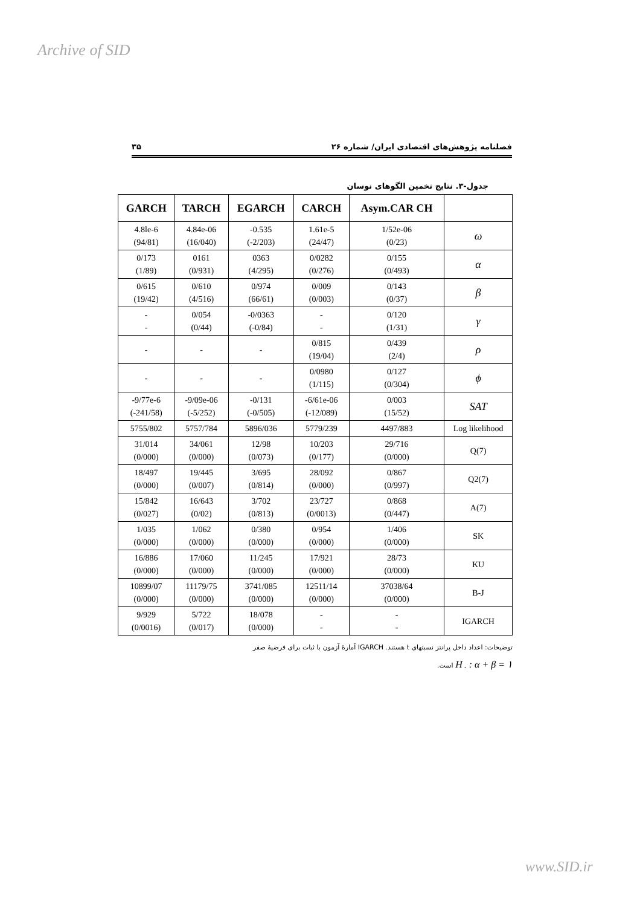Archive of SID
۳۵ فصلنامه پژوهش‌های اقتصادی ایران/ شماره ۲۶
جدول-۳. نتایج تخمین الگوهای نوسان
| GARCH | TARCH | EGARCH | CARCH | Asym.CAR CH | |
| --- | --- | --- | --- | --- | --- |
| 4.8le-6 (94/81) | 4.84e-06 (16/040) | -0.535 (-2/203) | 1.61e-5 (24/47) | 1/52e-06 (0/23) | ω |
| 0/173 (1/89) | 0161 (0/931) | 0363 (4/295) | 0/0282 (0/276) | 0/155 (0/493) | α |
| 0/615 (19/42) | 0/610 (4/516) | 0/974 (66/61) | 0/009 (0/003) | 0/143 (0/37) | β |
| - - | 0/054 (0/44) | -0/0363 (-0/84) | - - | 0/120 (1/31) | γ |
| - | - | - | 0/815 (19/04) | 0/439 (2/4) | ρ |
| - | - | - | 0/0980 (1/115) | 0/127 (0/304) | ϕ |
| -9/77e-6 (-241/58) | -9/09e-06 (-5/252) | -0/131 (-0/505) | -6/61e-06 (-12/089) | 0/003 (15/52) | SAT |
| 5755/802 | 5757/784 | 5896/036 | 5779/239 | 4497/883 | Log likelihood |
| 31/014 (0/000) | 34/061 (0/000) | 12/98 (0/073) | 10/203 (0/177) | 29/716 (0/000) | Q(7) |
| 18/497 (0/000) | 19/445 (0/007) | 3/695 (0/814) | 28/092 (0/000) | 0/867 (0/997) | Q2(7) |
| 15/842 (0/027) | 16/643 (0/02) | 3/702 (0/813) | 23/727 (0/0013) | 0/868 (0/447) | A(7) |
| 1/035 (0/000) | 1/062 (0/000) | 0/380 (0/000) | 0/954 (0/000) | 1/406 (0/000) | SK |
| 16/886 (0/000) | 17/060 (0/000) | 11/245 (0/000) | 17/921 (0/000) | 28/73 (0/000) | KU |
| 10899/07 (0/000) | 11179/75 (0/000) | 3741/085 (0/000) | 12511/14 (0/000) | 37038/64 (0/000) | B-J |
| 9/929 (0/0016) | 5/722 (0/017) | 18/078 (0/000) | - - | - - | IGARCH |
توضیحات: اعداد داخل پرانتز نسبتهای t هستند. IGARCH آمارهٔ آزمون با ثبات برای فرضیهٔ صفر
H<sub>۰</sub> : α + β = ۱ است.
www.SID.ir